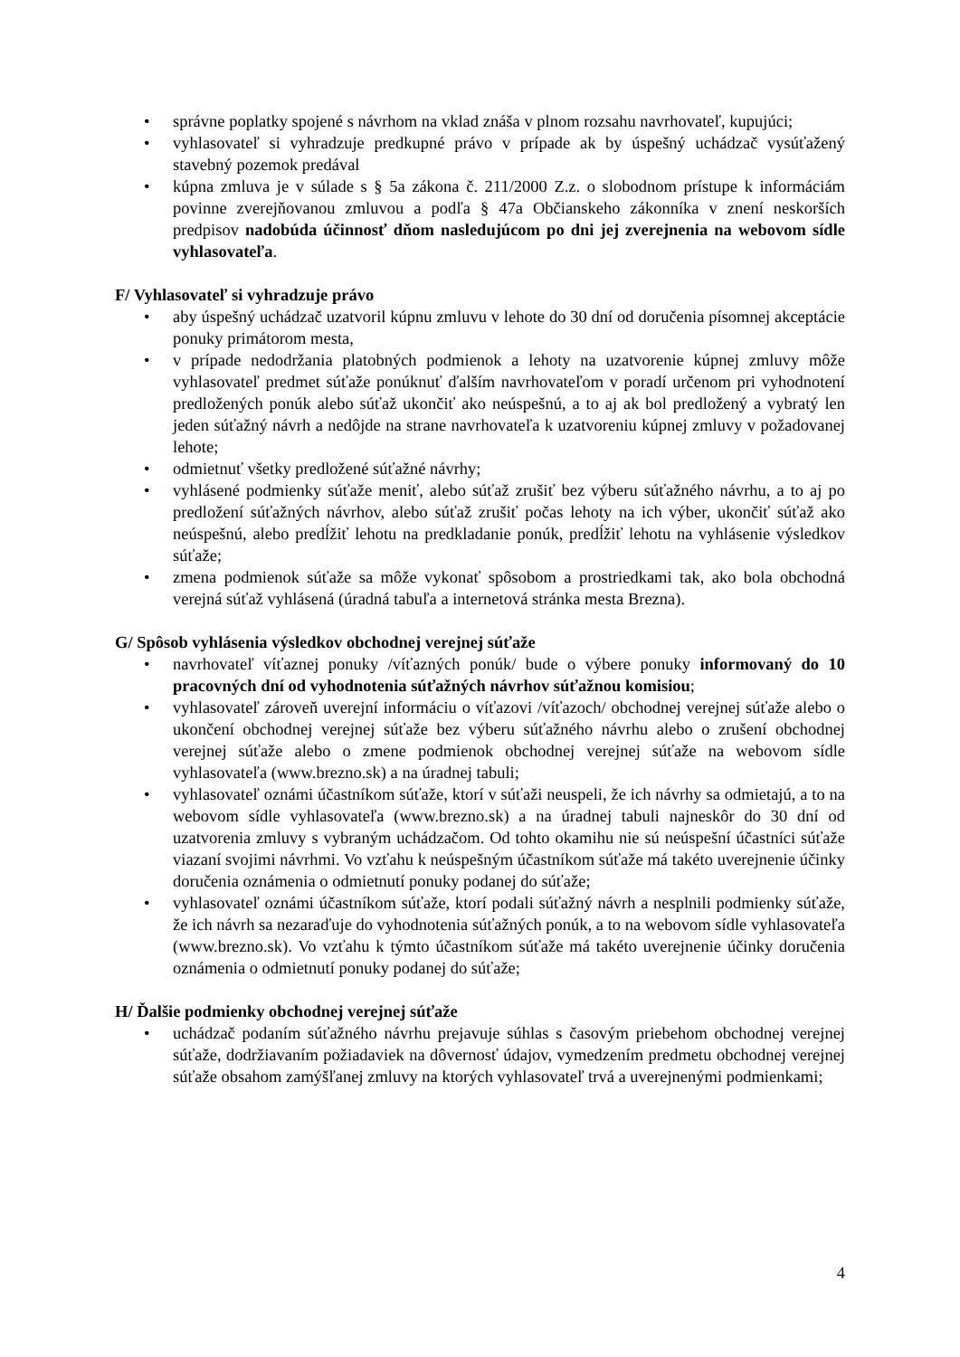• správne poplatky spojené s návrhom na vklad znáša v plnom rozsahu navrhovateľ, kupujúci;
• vyhlasovateľ si vyhradzuje predkupné právo v prípade ak by úspešný uchádzač vysúťažený stavebný pozemok predával
• kúpna zmluva je v súlade s § 5a zákona č. 211/2000 Z.z. o slobodnom prístupe k informáciám povinne zverejňovanou zmluvou a podľa § 47a Občianskeho zákonníka v znení neskorších predpisov nadobúda účinnosť dňom nasledujúcom po dni jej zverejnenia na webovom sídle vyhlasovateľa.
F/ Vyhlasovateľ si vyhradzuje právo
• aby úspešný uchádzač uzatvoril kúpnu zmluvu v lehote do 30 dní od doručenia písomnej akceptácie ponuky primátorom mesta,
• v prípade nedodržania platobných podmienok a lehoty na uzatvorenie kúpnej zmluvy môže vyhlasovateľ predmet súťaže ponúknuť ďalším navrhovateľom v poradí určenom pri vyhodnotení predložených ponúk alebo súťaž ukončiť ako neúspešnú, a to aj ak bol predložený a vybratý len jeden súťažný návrh a nedôjde na strane navrhovateľa k uzatvoreniu kúpnej zmluvy v požadovanej lehote;
• odmietnuť všetky predložené súťažné návrhy;
• vyhlásené podmienky súťaže meniť, alebo súťaž zrušiť bez výberu súťažného návrhu, a to aj po predložení súťažných návrhov, alebo súťaž zrušiť počas lehoty na ich výber, ukončiť súťaž ako neúspešnú, alebo predĺžiť lehotu na predkladanie ponúk, predĺžiť lehotu na vyhlásenie výsledkov súťaže;
• zmena podmienok súťaže sa môže vykonať spôsobom a prostriedkami tak, ako bola obchodná verejná súťaž vyhlásená (úradná tabuľa a internetová stránka mesta Brezna).
G/ Spôsob vyhlásenia výsledkov obchodnej verejnej súťaže
• navrhovateľ víťaznej ponuky /víťazných ponúk/ bude o výbere ponuky informovaný do 10 pracovných dní od vyhodnotenia súťažných návrhov súťažnou komisiou;
• vyhlasovateľ zároveň uverejní informáciu o víťazovi /víťazoch/ obchodnej verejnej súťaže alebo o ukončení obchodnej verejnej súťaže bez výberu súťažného návrhu alebo o zrušení obchodnej verejnej súťaže alebo o zmene podmienok obchodnej verejnej súťaže na webovom sídle vyhlasovateľa (www.brezno.sk) a na úradnej tabuli;
• vyhlasovateľ oznámi účastníkom súťaže, ktorí v súťaži neuspeli, že ich návrhy sa odmietajú, a to na webovom sídle vyhlasovateľa (www.brezno.sk) a na úradnej tabuli najneskôr do 30 dní od uzatvorenia zmluvy s vybraným uchádzačom. Od tohto okamihu nie sú neúspešní účastníci súťaže viazaní svojimi návrhmi. Vo vzťahu k neúspešným účastníkom súťaže má takéto uverejnenie účinky doručenia oznámenia o odmietnutí ponuky podanej do súťaže;
• vyhlasovateľ oznámi účastníkom súťaže, ktorí podali súťažný návrh a nesplnili podmienky súťaže, že ich návrh sa nezaraďuje do vyhodnotenia súťažných ponúk, a to na webovom sídle vyhlasovateľa (www.brezno.sk). Vo vzťahu k týmto účastníkom súťaže má takéto uverejnenie účinky doručenia oznámenia o odmietnutí ponuky podanej do súťaže;
H/ Ďalšie podmienky obchodnej verejnej súťaže
• uchádzač podaním súťažného návrhu prejavuje súhlas s časovým priebehom obchodnej verejnej súťaže, dodržiavaním požiadaviek na dôvernosť údajov, vymedzením predmetu obchodnej verejnej súťaže obsahom zamýšľanej zmluvy na ktorých vyhlasovateľ trvá a uverejnenými podmienkami;
4